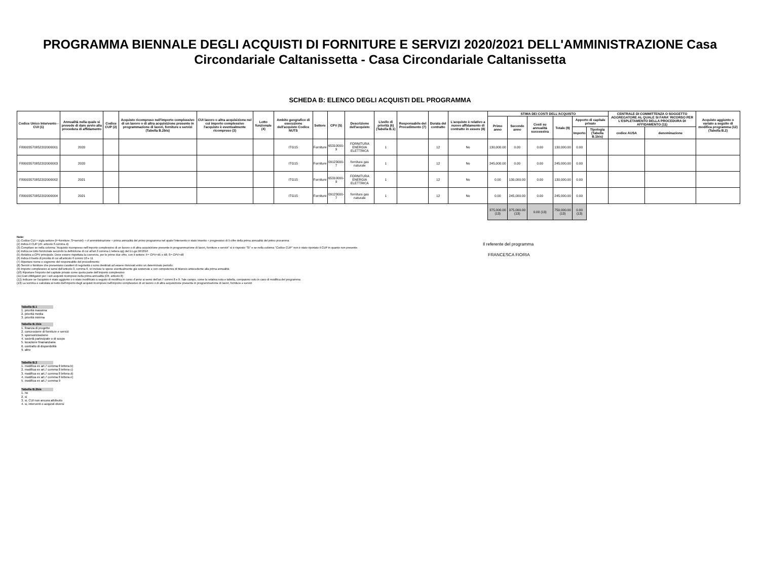PROGRAMMA BIENNALE DEGLI ACQUISTI DI FORNITURE E SERVIZI 2020/2021 DELL'AMMINISTRAZIONE Casa Circondariale Caltanissetta - Casa Circondariale Caltanissetta
SCHEDA B: ELENCO DEGLI ACQUISTI DEL PROGRAMMA
| Codice Unico Intervento - CUI (1) | Annualità nella quale si prevede di dare avvio alla procedura di affidamento | Codice CUP (2) | Acquisto ricompreso nell'importo complessivo di un lavoro o di altra acquisizione presente in programmazione di lavori, forniture e servizi (Tabella B.2bis) | CUI lavoro o altra acquisizione nel cui importo complessivo l'acquisto è eventualmente ricompreso (3) | Lotto funzionale (4) | Ambito geografico di esecuzione dell'acquisto Codice NUTS | Settore | CPV (5) | Descrizione dell'acquisto | Livello di priorità (6) (Tabella B.1) | Responsabile del Procedimento (7) | Durata del contratto | L'acquisto è relativo a nuovo affidamento di contratto in essere (8) | STIMA DEI COSTI DELL'ACQUISTO | | | | | | CENTRALE DI COMMITTENZA O SOGGETTO AGGREGATORE AL QUALE SI FARA' RICORSO PER L'ESPLETAMENTO DELLA PROCEDURA DI AFFIDAMENTO (11) | | Acquisto aggiunto o variato a seguito di modifica programma (12) (Tabella B.2) |
| --- | --- | --- | --- | --- | --- | --- | --- | --- | --- | --- | --- | --- | --- | --- | --- | --- | --- | --- | --- | --- | --- | --- |
| | | | | | | | | | | | | | | Primo anno | Secondo anno | Costi su annualità successiva | Totale (9) | Apporto di capitale privato | | | | |
| | | | | | | | | | | | | | | | | | | Importo | Tipologia (Tabella B.1bis) | codice AUSA | denominazione | |
| F80003570852202000001 | 2020 | | | | | ITG15 | Forniture | 65310000-9 | FORNITURA ENERGIA ELETTRICA | 1 | | 12 | No | 130,000.00 | 0.00 | 0.00 | 130,000.00 | 0.00 | | | | |
| F80003570852202000003 | 2020 | | | | | ITG15 | Forniture | 09123000-7 | fornitura gas naturale | 1 | | 12 | No | 245,000.00 | 0.00 | 0.00 | 245,000.00 | 0.00 | | | | |
| F80003570852202000002 | 2021 | | | | | ITG15 | Forniture | 65310000-9 | FORNITURA ENERGIA ELETTRICA | 1 | | 12 | No | 0.00 | 130,000.00 | 0.00 | 130,000.00 | 0.00 | | | | |
| F80003570852202000004 | 2021 | | | | | ITG15 | Forniture | 09123000-7 | fornitura gas naturale | 1 | | 12 | No | 0.00 | 245,000.00 | 0.00 | 245,000.00 | 0.00 | | | | |
| | | | | | | | | | | | | | | 375,000.00 (13) | 375,000.00 (13) | 0.00 (13) | 750,000.00 (13) | 0.00 (13) | | | | |
Note:
(1) Codice CUI = sigla settore (F=forniture; S=servizi) + cf amministrazione + prima annualità del primo programma nel quale l'intervento è stato inserito + progressivo di 5 cifre della prima annualità del primo proramma
(2) Indica il CUP (cfr. articolo 6 comma 4)
(3) Compilare se nella colonna "Acquisto ricompreso nell'importo complessivo di un lavoro o di altra acquisizione presente in programmazione di lavori, forniture e servizi" si è risposto "SI" e se nella colonna "Codice CUP" non è stato riportato il CUP in quanto non presente.
(4) Indica se lotto funzionale secondo la definizione di cui all'art.3 comma 1 lettera qq) del D.Lgs.50/2016
(5) Relativa a CPV principale. Deve essere rispettata la coerenza, per le prime due cifre, con il settore: F= CPV<45 o 48; S= CPV>48
(6) Indica il livello di priorità di cui all'articolo 6 commi 10 e 11
(7) Riportare nome e cognome del responsabile del procedimento
(8) Servizi o forniture che presentano caratteri di regolarità o sono destinati ad essere rinnovati entro un determinato periodo.
(9) Importo complessivo ai sensi dell'articolo 3, comma 6, ivi incluse le spese eventualmente già sostenute e con competenza di bilancio antecedente alla prima annualità
(10) Riportare l'importo del capitale privato come quota parte dell'importo complessivo
(11) Dati obbligatori per i soli acquisti ricompresi nella prima annualità (Cfr. articolo 8)
(12) Indicare se l'acquisto è stato aggiunto o è stato modificato a seguito di modifica in corso d'anno ai sensi dell'art.7 commi 8 e 9. Tale campo, come la relativa nota e tabella, compaiono solo in caso di modifica del programma
(13) La somma è calcolata al netto dell'importo degli acquisti ricompresi nell'importo complessivo di un lavoro o di altra acquisizione presente in programmazione di lavori, forniture e servizi
Il referente del programma
FRANCESCA FIORIA
Tabella B.1
1. priorità massima
2. priorità media
3. priorità minima
Tabella B.1bis
1. finanza di progetto
2. concessione di forniture e servizi
3. sponsorizzazione
4. società partecipate o di scopo
5. locazione finananziaria
6. contratto di disponibilità
9. altro
Tabella B.2
1. modifica ex art.7 comma 8 lettera b)
2. modifica ex art.7 comma 8 lettera c)
3. modifica ex art.7 comma 8 lettera d)
4. modifica ex art.7 comma 8 lettera e)
5. modifica ex art.7 comma 9
Tabella B.2bis
1. no
2. si
3. si, CUI non ancora attribuito
4. si, interventi o acquisti diversi